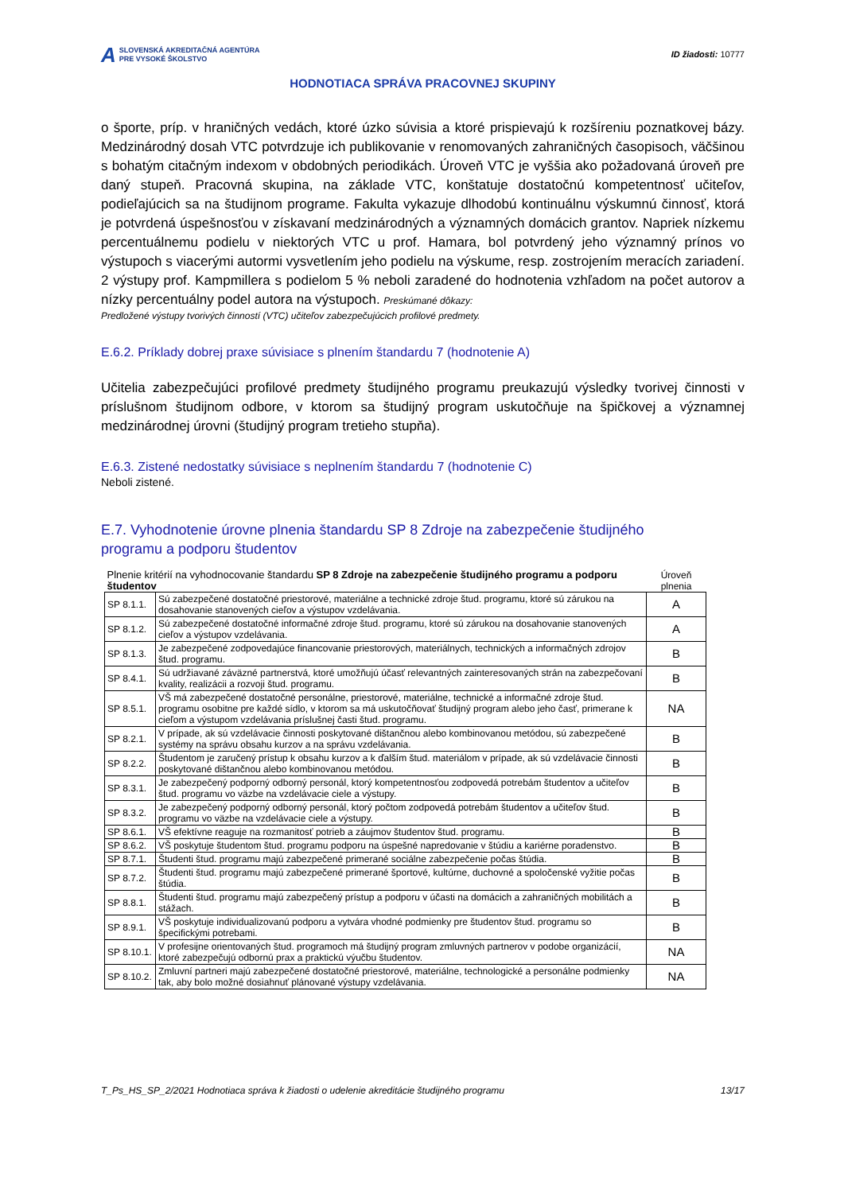A SLOVENSKÁ AKREDITAČNÁ AGENTÚRA
PRE VYSOKÉ ŠKOLSTVO
ID žiadosti: 10777
HODNOTIACA SPRÁVA PRACOVNEJ SKUPINY
o športe, príp. v hraničných vedách, ktoré úzko súvisia a ktoré prispievajú k rozšíreniu poznatkovej bázy. Medzinárodný dosah VTC potvrdzuje ich publikovanie v renomovaných zahraničných časopisoch, väčšinou s bohatým citačným indexom v obdobných periodikách. Úroveň VTC je vyššia ako požadovaná úroveň pre daný stupeň. Pracovná skupina, na základe VTC, konštatuje dostatočnú kompetentnosť učiteľov, podieľajúcich sa na študijnom programe. Fakulta vykazuje dlhodobú kontinuálnu výskumnú činnosť, ktorá je potvrdená úspešnosťou v získavaní medzinárodných a významných domácich grantov. Napriek nízkemu percentuálnemu podielu v niektorých VTC u prof. Hamara, bol potvrdený jeho významný prínos vo výstupoch s viacerými autormi vysvetlením jeho podielu na výskume, resp. zostrojením meracích zariadení. 2 výstupy prof. Kampmillera s podielom 5 % neboli zaradené do hodnotenia vzhľadom na počet autorov a nízky percentuálny podel autora na výstupoch. Preskúmané dôkazy:
Predložené výstupy tvorivých činností (VTC) učiteľov zabezpečujúcich profilové predmety.
E.6.2. Príklady dobrej praxe súvisiace s plnením štandardu 7 (hodnotenie A)
Učitelia zabezpečujúci profilové predmety študijného programu preukazujú výsledky tvorivej činnosti v príslušnom študijnom odbore, v ktorom sa študijný program uskutočňuje na špičkovej a významnej medzinárodnej úrovni (študijný program tretieho stupňa).
E.6.3. Zistené nedostatky súvisiace s neplnením štandardu 7 (hodnotenie C)
Neboli zistené.
E.7. Vyhodnotenie úrovne plnenia štandardu SP 8 Zdroje na zabezpečenie študijného
programu a podporu študentov
| Plnenie kritérií na vyhodnocovanie štandardu SP 8 Zdroje na zabezpečenie študijného programu a podporu študentov | | Úroveň plnenia |
| --- | --- | --- |
| SP 8.1.1. | Sú zabezpečené dostatočné priestorové, materiálne a technické zdroje štud. programu, ktoré sú zárukou na dosahovanie stanovených cieľov a výstupov vzdelávania. | A |
| SP 8.1.2. | Sú zabezpečené dostatočné informačné zdroje štud. programu, ktoré sú zárukou na dosahovanie stanovených cieľov a výstupov vzdelávania. | A |
| SP 8.1.3. | Je zabezpečené zodpovedajúce financovanie priestorových, materiálnych, technických a informačných zdrojov štud. programu. | B |
| SP 8.4.1. | Sú udržiavané záväzné partnerstvá, ktoré umožňujú účasť relevantných zainteresovaných strán na zabezpečovaní kvality, realizácii a rozvoji štud. programu. | B |
| SP 8.5.1. | VŠ má zabezpečené dostatočné personálne, priestorové, materiálne, technické a informačné zdroje štud. programu osobitne pre každé sídlo, v ktorom sa má uskutočňovať študijný program alebo jeho časť, primerane k cieľom a výstupom vzdelávania príslušnej časti štud. programu. | NA |
| SP 8.2.1. | V prípade, ak sú vzdelávacie činnosti poskytované dištančnou alebo kombinovanou metódou, sú zabezpečené systémy na správu obsahu kurzov a na správu vzdelávania. | B |
| SP 8.2.2. | Študentom je zaručený prístup k obsahu kurzov a k ďalším štud. materiálom v prípade, ak sú vzdelávacie činnosti poskytované dištančnou alebo kombinovanou metódou. | B |
| SP 8.3.1. | Je zabezpečený podporný odborný personál, ktorý kompetentnosťou zodpovedá potrebám študentov a učiteľov štud. programu vo väzbe na vzdelávacie ciele a výstupy. | B |
| SP 8.3.2. | Je zabezpečený podporný odborný personál, ktorý počtom zodpovedá potrebám študentov a učiteľov štud. programu vo väzbe na vzdelávacie ciele a výstupy. | B |
| SP 8.6.1. | VŠ efektívne reaguje na rozmanitosť potrieb a záujmov študentov štud. programu. | B |
| SP 8.6.2. | VŠ poskytuje študentom štud. programu podporu na úspešné napredovanie v štúdiu a kariérne poradenstvo. | B |
| SP 8.7.1. | Študenti štud. programu majú zabezpečené primerané sociálne zabezpečenie počas štúdia. | B |
| SP 8.7.2. | Študenti štud. programu majú zabezpečené primerané športové, kultúrne, duchovné a spoločenské vyžitie počas štúdia. | B |
| SP 8.8.1. | Študenti štud. programu majú zabezpečený prístup a podporu v účasti na domácich a zahraničných mobilitách a stážach. | B |
| SP 8.9.1. | VŠ poskytuje individualizovanú podporu a vytvára vhodné podmienky pre študentov štud. programu so špecifickými potrebami. | B |
| SP 8.10.1. | V profesijne orientovaných štud. programoch má študijný program zmluvných partnerov v podobe organizácií, ktoré zabezpečujú odbornú prax a praktickú výučbu študentov. | NA |
| SP 8.10.2. | Zmluvní partneri majú zabezpečené dostatočné priestorové, materiálne, technologické a personálne podmienky tak, aby bolo možné dosiahnuť plánované výstupy vzdelávania. | NA |
T_Ps_HS_SP_2/2021 Hodnotiaca správa k žiadosti o udelenie akreditácie študijného programu 13/17